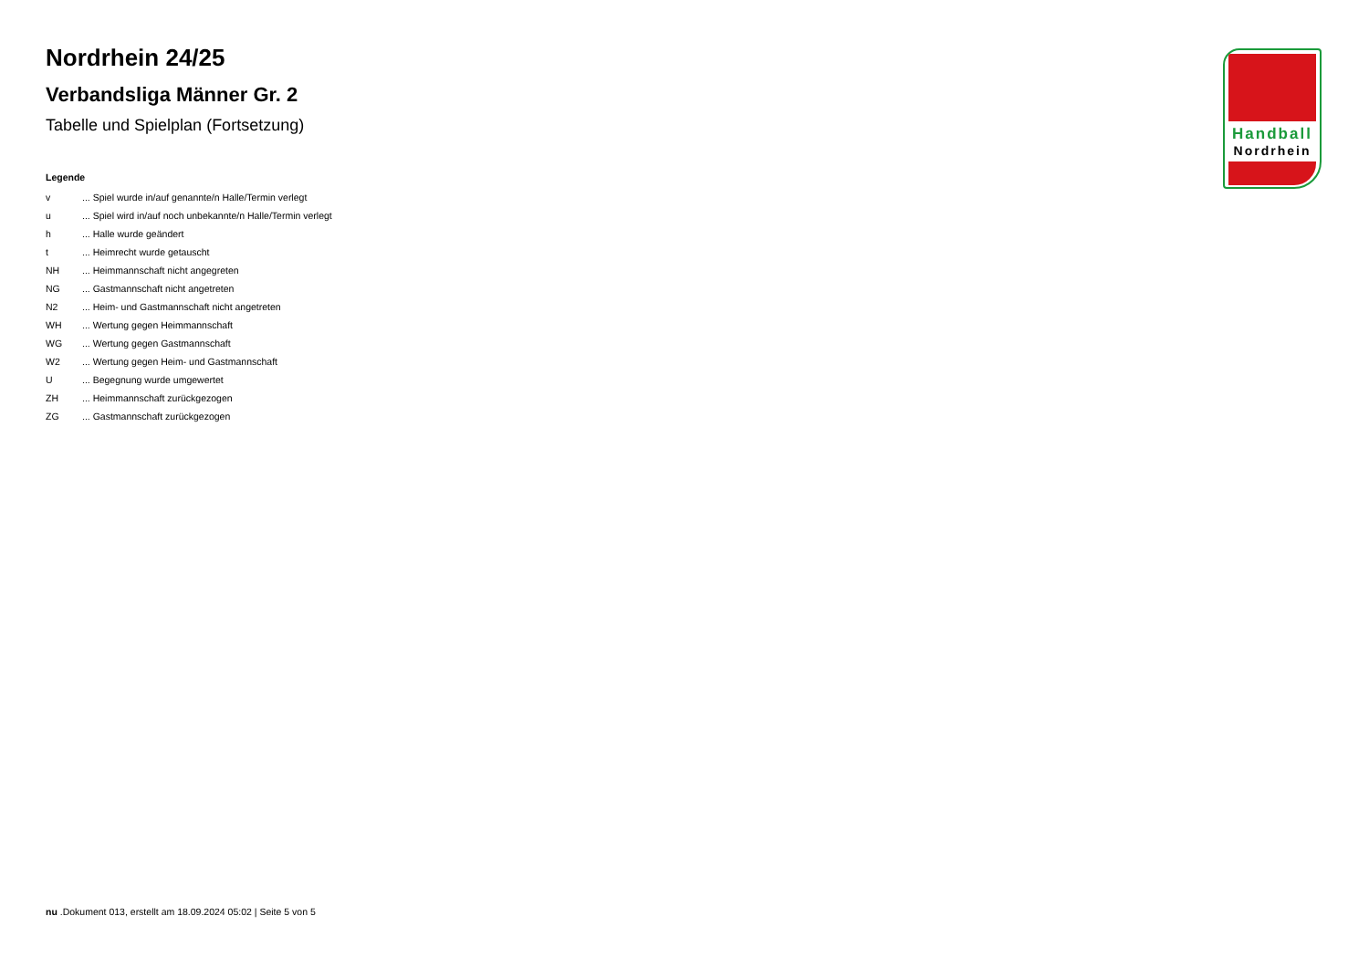Nordrhein 24/25
Verbandsliga Männer Gr. 2
Tabelle und Spielplan (Fortsetzung)
Legende
| v | ... Spiel wurde in/auf genannte/n Halle/Termin verlegt |
| u | ... Spiel wird in/auf noch unbekannte/n Halle/Termin verlegt |
| h | ... Halle wurde geändert |
| t | ... Heimrecht wurde getauscht |
| NH | ... Heimmannschaft nicht angegreten |
| NG | ... Gastmannschaft nicht angetreten |
| N2 | ... Heim- und Gastmannschaft nicht angetreten |
| WH | ... Wertung gegen Heimmannschaft |
| WG | ... Wertung gegen Gastmannschaft |
| W2 | ... Wertung gegen Heim- und Gastmannschaft |
| U | ... Begegnung wurde umgewertet |
| ZH | ... Heimmannschaft zurückgezogen |
| ZG | ... Gastmannschaft zurückgezogen |
Handball
Nordrhein
nu .Dokument 013, erstellt am 18.09.2024 05:02 | Seite 5 von 5